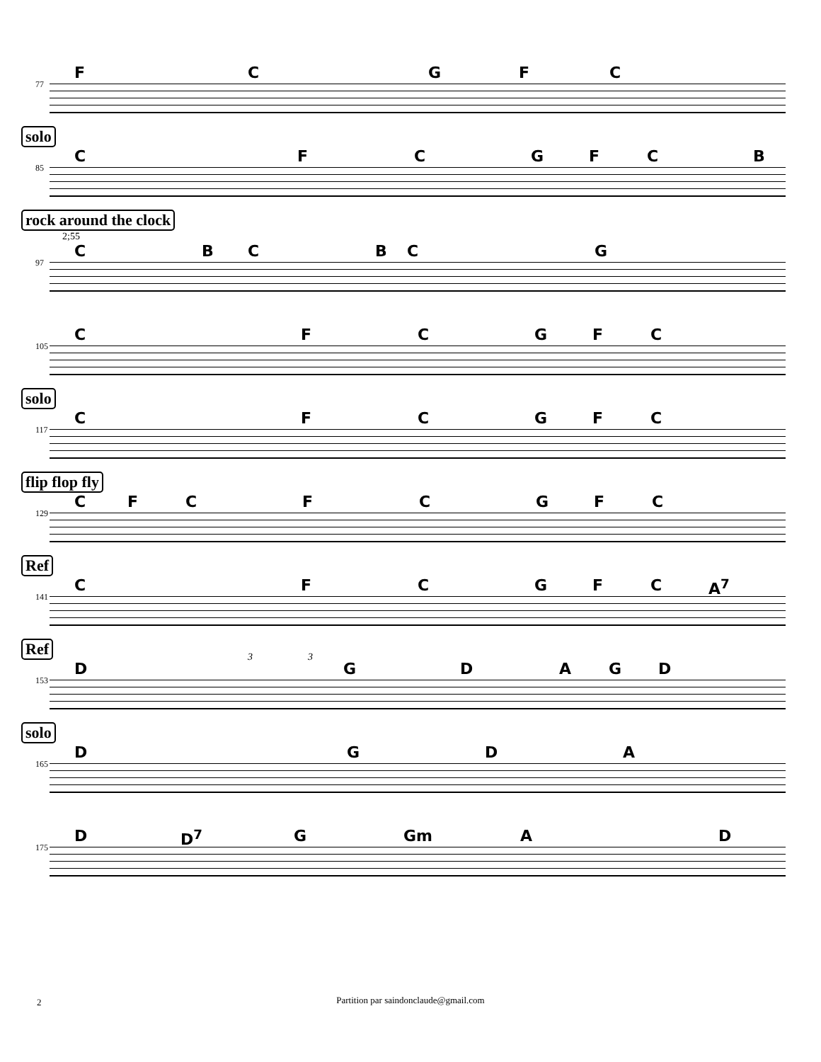FCGFC
77
solo
CFCGFCB
85
rock around the clock
2;55
CBCBCG
97
CFCGFC
105
solo
CFCGFC
117
flip flop fly
CFCFCGFC
129
Ref
CFCGFC A<sup>7</sup>
141
Ref
DGDAGD
153
3 3
solo
DGDA
165
D D<sup>7</sup> G Gm AD
175
2
Partition par saindonclaude@gmail.com